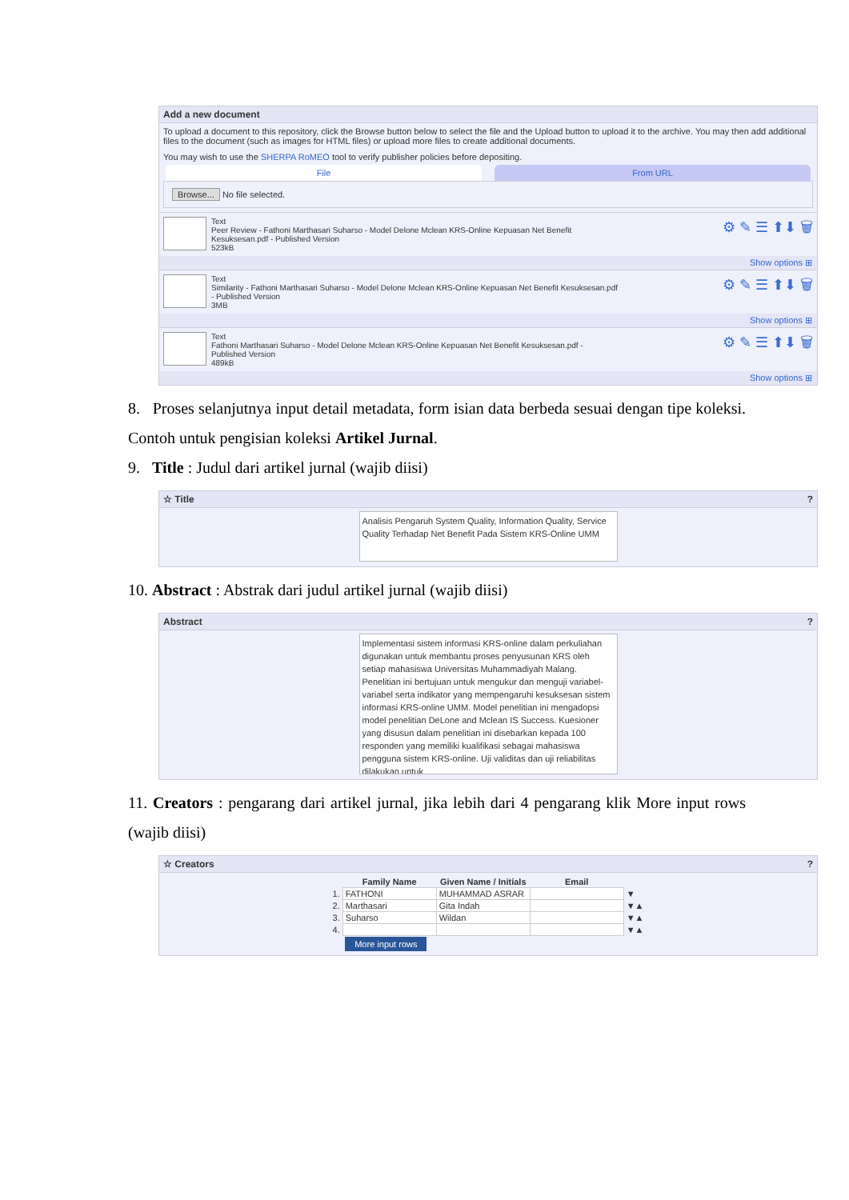Add a new document
To upload a document to this repository, click the Browse button below to select the file and the Upload button to upload it to the archive. You may then add additional files to the document (such as images for HTML files) or upload more files to create additional documents.
You may wish to use the SHERPA RoMEO tool to verify publisher policies before depositing.
File From URL
Browse... No file selected.
Text
Peer Review - Fathoni Marthasari Suharso - Model Delone Mclean KRS-Online Kepuasan Net Benefit
Kesuksesan.pdf - Published Version
523kB
⚙ ✎ ☰ ⬆⬇ 🗑
Show options ⊞
Text
Similarity - Fathoni Marthasari Suharso - Model Delone Mclean KRS-Online Kepuasan Net Benefit Kesuksesan.pdf
- Published Version
3MB
⚙ ✎ ☰ ⬆⬇ 🗑
Show options ⊞
Text
Fathoni Marthasari Suharso - Model Delone Mclean KRS-Online Kepuasan Net Benefit Kesuksesan.pdf -
Published Version
489kB
⚙ ✎ ☰ ⬆⬇ 🗑
Show options ⊞
8. Proses selanjutnya input detail metadata, form isian data berbeda sesuai dengan tipe koleksi. Contoh untuk pengisian koleksi Artikel Jurnal.
9. Title : Judul dari artikel jurnal (wajib diisi)
☆ Title?
Analisis Pengaruh System Quality, Information Quality, Service Quality Terhadap Net Benefit Pada Sistem KRS-Online UMM
10. Abstract : Abstrak dari judul artikel jurnal (wajib diisi)
Abstract?
Implementasi sistem informasi KRS-online dalam perkuliahan digunakan untuk membantu proses penyusunan KRS oleh setiap mahasiswa Universitas Muhammadiyah Malang. Penelitian ini bertujuan untuk mengukur dan menguji variabel-variabel serta indikator yang mempengaruhi kesuksesan sistem informasi KRS-online UMM. Model penelitian ini mengadopsi model penelitian DeLone and Mclean IS Success. Kuesioner yang disusun dalam penelitian ini disebarkan kepada 100 responden yang memiliki kualifikasi sebagai mahasiswa pengguna sistem KRS-online. Uji validitas dan uji reliabilitas dilakukan untuk
11. Creators : pengarang dari artikel jurnal, jika lebih dari 4 pengarang klik More input rows (wajib diisi)
☆ Creators?
| | Family Name | Given Name / Initials | Email | |
| --- | --- | --- | --- | --- |
| 1. | FATHONI | MUHAMMAD ASRAR | | ▼ |
| 2. | Marthasari | Gita Indah | | ▼▲ |
| 3. | Suharso | Wildan | | ▼▲ |
| 4. | | | | ▼▲ |
| | More input rows | | | |